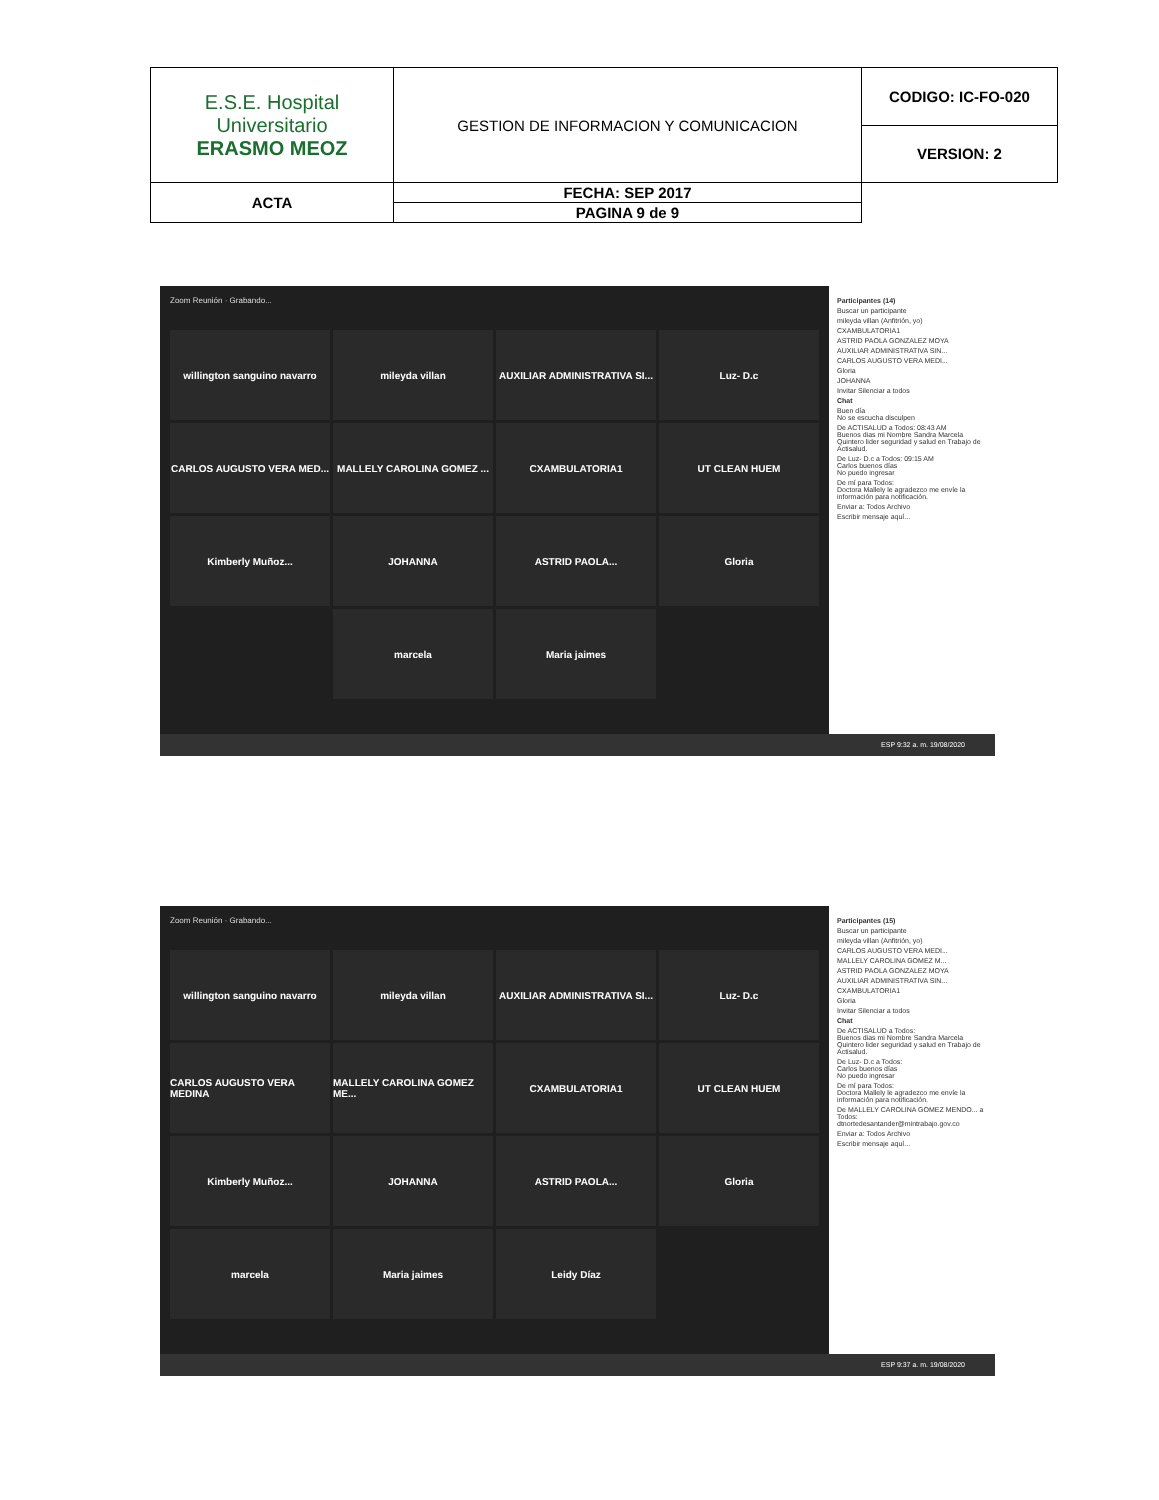| E.S.E. Hospital Universitario ERASMO MEOZ | GESTION DE INFORMACION Y COMUNICACION | CODIGO: IC-FO-020 |
| | | VERSION: 2 |
| | ACTA | FECHA: SEP 2017 |
| | | PAGINA 9 de 9 |
Zoom Reunión · Grabando...
willington sanguino navarro
mileyda villan
AUXILIAR ADMINISTRATIVA SI...
Luz- D.c
CARLOS AUGUSTO VERA MED...
MALLELY CAROLINA GOMEZ ...
CXAMBULATORIA1
UT CLEAN HUEM
Kimberly Muñoz...
JOHANNA
ASTRID PAOLA...
Gloria
marcela
Maria jaimes
Participantes (14)
Buscar un participante
mileyda villan (Anfitrión, yo)
CXAMBULATORIA1
ASTRID PAOLA GONZALEZ MOYA
AUXILIAR ADMINISTRATIVA SIN...
CARLOS AUGUSTO VERA MEDI...
Gloria
JOHANNA
Invitar Silenciar a todos
Chat
Buen día
No se escucha disculpen
De ACTISALUD a Todos: 08:43 AM
Buenos dias mi Nombre Sandra Marcela Quintero lider seguridad y salud en Trabajo de Actisalud.
De Luz- D.c a Todos: 09:15 AM
Carlos buenos días
No puedo ingresar
De mí para Todos:
Doctora Mallely le agradezco me envíe la información para notificación.
Enviar a: Todos Archivo
Escribir mensaje aquí...
ESP 9:32 a. m. 19/08/2020
Zoom Reunión · Grabando...
willington sanguino navarro
mileyda villan
AUXILIAR ADMINISTRATIVA SI...
Luz- D.c
CARLOS AUGUSTO VERA MEDINA
MALLELY CAROLINA GOMEZ ME...
CXAMBULATORIA1
UT CLEAN HUEM
Kimberly Muñoz...
JOHANNA
ASTRID PAOLA...
Gloria
marcela
Maria jaimes
Leidy Díaz
Participantes (15)
Buscar un participante
mileyda villan (Anfitrión, yo)
CARLOS AUGUSTO VERA MEDI...
MALLELY CAROLINA GOMEZ M...
ASTRID PAOLA GONZALEZ MOYA
AUXILIAR ADMINISTRATIVA SIN...
CXAMBULATORIA1
Gloria
Invitar Silenciar a todos
Chat
De ACTISALUD a Todos:
Buenos dias mi Nombre Sandra Marcela Quintero lider seguridad y salud en Trabajo de Actisalud.
De Luz- D.c a Todos:
Carlos buenos días
No puedo ingresar
De mí para Todos:
Doctora Mallely le agradezco me envíe la información para notificación.
De MALLELY CAROLINA GOMEZ MENDO... a Todos:
dtnortedesantander@mintrabajo.gov.co
Enviar a: Todos Archivo
Escribir mensaje aquí...
ESP 9:37 a. m. 19/08/2020